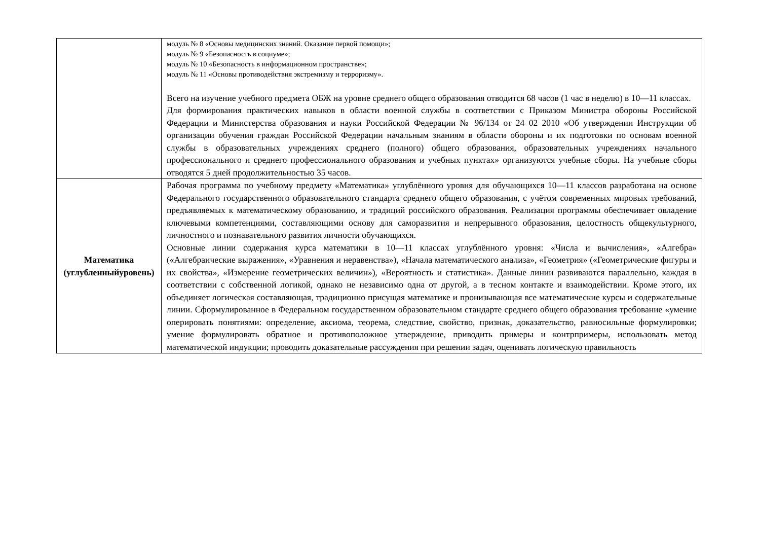| | модуль № 8 «Основы медицинских знаний. Оказание первой помощи»; модуль № 9 «Безопасность в социуме»; модуль № 10 «Безопасность в информационном пространстве»; модуль № 11 «Основы противодействия экстремизму и терроризму». Всего на изучение учебного предмета ОБЖ на уровне среднего общего образования отводится 68 часов (1 час в неделю) в 10—11 классах. Для формирования практических навыков в области военной службы в соответствии с Приказом Министра обороны Российской Федерации и Министерства образования и науки Российской Федерации № 96/134 от 24 02 2010 «Об утверждении Инструкции об организации обучения граждан Российской Федерации начальным знаниям в области обороны и их подготовки по основам военной службы в образовательных учреждениях среднего (полного) общего образования, образовательных учреждениях начального профессионального и среднего профессионального образования и учебных пунктах» организуются учебные сборы. На учебные сборы отводятся 5 дней продолжительностью 35 часов. |
| Математика (углубленныйуровень) | Рабочая программа по учебному предмету «Математика» углублённого уровня для обучающихся 10—11 классов разработана на основе Федерального государственного образовательного стандарта среднего общего образования, с учётом современных мировых требований, предъявляемых к математическому образованию, и традиций российского образования. Реализация программы обеспечивает овладение ключевыми компетенциями, составляющими основу для саморазвития и непрерывного образования, целостность общекультурного, личностного и познавательного развития личности обучающихся. Основные линии содержания курса математики в 10—11 классах углублённого уровня: «Числа и вычисления», «Алгебра» («Алгебраические выражения», «Уравнения и неравенства»), «Начала математического анализа», «Геометрия» («Геометрические фигуры и их свойства», «Измерение геометрических величин»), «Вероятность и статистика». Данные линии развиваются параллельно, каждая в соответствии с собственной логикой, однако не независимо одна от другой, а в тесном контакте и взаимодействии. Кроме этого, их объединяет логическая составляющая, традиционно присущая математике и пронизывающая все математические курсы и содержательные линии. Сформулированное в Федеральном государственном образовательном стандарте среднего общего образования требование «умение оперировать понятиями: определение, аксиома, теорема, следствие, свойство, признак, доказательство, равносильные формулировки; умение формулировать обратное и противоположное утверждение, приводить примеры и контрпримеры, использовать метод математической индукции; проводить доказательные рассуждения при решении задач, оценивать логическую правильность |